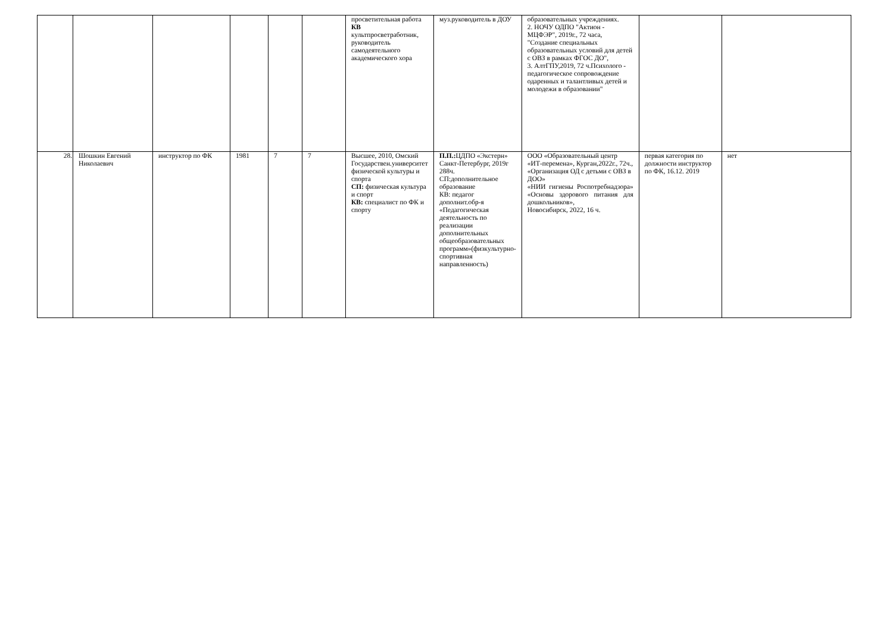| | | | | | | просветительная работа КВ культпросветработник, руководитель самодеятельного академического хора | муз.руководитель в ДОУ | образовательных учреждениях. 2. НОЧУ ОДПО "Актион - МЦФЭР", 2019г., 72 часа, "Создание специальных образовательных условий для детей с ОВЗ в рамках ФГОС ДО", 3. АлтГПУ,2019, 72 ч.Психолого - педагогическое сопровождение одаренных и талантливых детей и молодежи в образовании" | | |
| 28. | Шошкин Евгений Николаевич | инструктор по ФК | 1981 | 7 | 7 | Высшее, 2010, Омский Государствен.университет физической культуры и спорта СП: физическая культура и спорт КВ: специалист по ФК и спорту | П.П.: ЦДПО «Экстерн» Санкт-Петербург, 2019г 288ч. СП:дополнительное образование КВ: педагог дополнит.обр-я «Педагогическая деятельность по реализации дополнительных общеобразовательных программ»(физкультурно-спортивная направленность) | ООО «Образовательный центр «ИТ-перемена», Курган,2022г., 72ч., «Организация ОД с детьми с ОВЗ в ДОО» «НИИ гигиены Роспотребнадзора» «Основы здорового питания для дошкольников», Новосибирск, 2022, 16 ч. | первая категория по должности инструктор по ФК, 16.12. 2019 | нет |